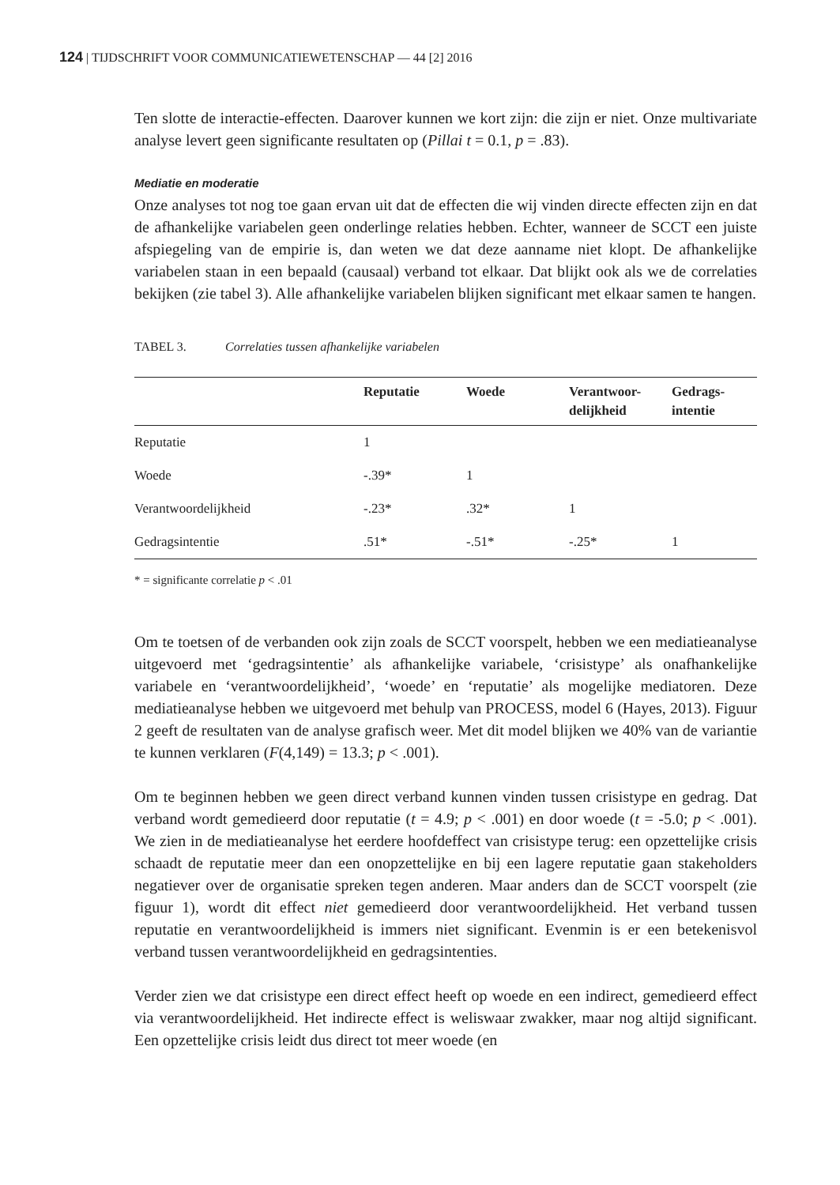124 | TIJDSCHRIFT VOOR COMMUNICATIEWETENSCHAP — 44 [2] 2016
Ten slotte de interactie-effecten. Daarover kunnen we kort zijn: die zijn er niet. Onze multivariate analyse levert geen significante resultaten op (Pillai t = 0.1, p = .83).
Mediatie en moderatie
Onze analyses tot nog toe gaan ervan uit dat de effecten die wij vinden directe effecten zijn en dat de afhankelijke variabelen geen onderlinge relaties hebben. Echter, wanneer de SCCT een juiste afspiegeling van de empirie is, dan weten we dat deze aanname niet klopt. De afhankelijke variabelen staan in een bepaald (causaal) verband tot elkaar. Dat blijkt ook als we de correlaties bekijken (zie tabel 3). Alle afhankelijke variabelen blijken significant met elkaar samen te hangen.
TABEL 3. Correlaties tussen afhankelijke variabelen
| | Reputatie | Woede | Verantwoor- delijkheid | Gedrags- intentie |
| --- | --- | --- | --- | --- |
| Reputatie | 1 | | | |
| Woede | -.39* | 1 | | |
| Verantwoordelijkheid | -.23* | .32* | 1 | |
| Gedragsintentie | .51* | -.51* | -.25* | 1 |
* = significante correlatie p < .01
Om te toetsen of de verbanden ook zijn zoals de SCCT voorspelt, hebben we een mediatieanalyse uitgevoerd met ‘gedragsintentie’ als afhankelijke variabele, ‘crisistype’ als onafhankelijke variabele en ‘verantwoordelijkheid’, ‘woede’ en ‘reputatie’ als mogelijke mediatoren. Deze mediatieanalyse hebben we uitgevoerd met behulp van PROCESS, model 6 (Hayes, 2013). Figuur 2 geeft de resultaten van de analyse grafisch weer. Met dit model blijken we 40% van de variantie te kunnen verklaren (F(4,149) = 13.3; p < .001).
Om te beginnen hebben we geen direct verband kunnen vinden tussen crisistype en gedrag. Dat verband wordt gemedieerd door reputatie (t = 4.9; p < .001) en door woede (t = -5.0; p < .001). We zien in de mediatieanalyse het eerdere hoofdeffect van crisistype terug: een opzettelijke crisis schaadt de reputatie meer dan een onopzettelijke en bij een lagere reputatie gaan stakeholders negatiever over de organisatie spreken tegen anderen. Maar anders dan de SCCT voorspelt (zie figuur 1), wordt dit effect niet gemedieerd door verantwoordelijkheid. Het verband tussen reputatie en verantwoordelijkheid is immers niet significant. Evenmin is er een betekenisvol verband tussen verantwoordelijkheid en gedragsintenties.
Verder zien we dat crisistype een direct effect heeft op woede en een indirect, gemedieerd effect via verantwoordelijkheid. Het indirecte effect is weliswaar zwakker, maar nog altijd significant. Een opzettelijke crisis leidt dus direct tot meer woede (en